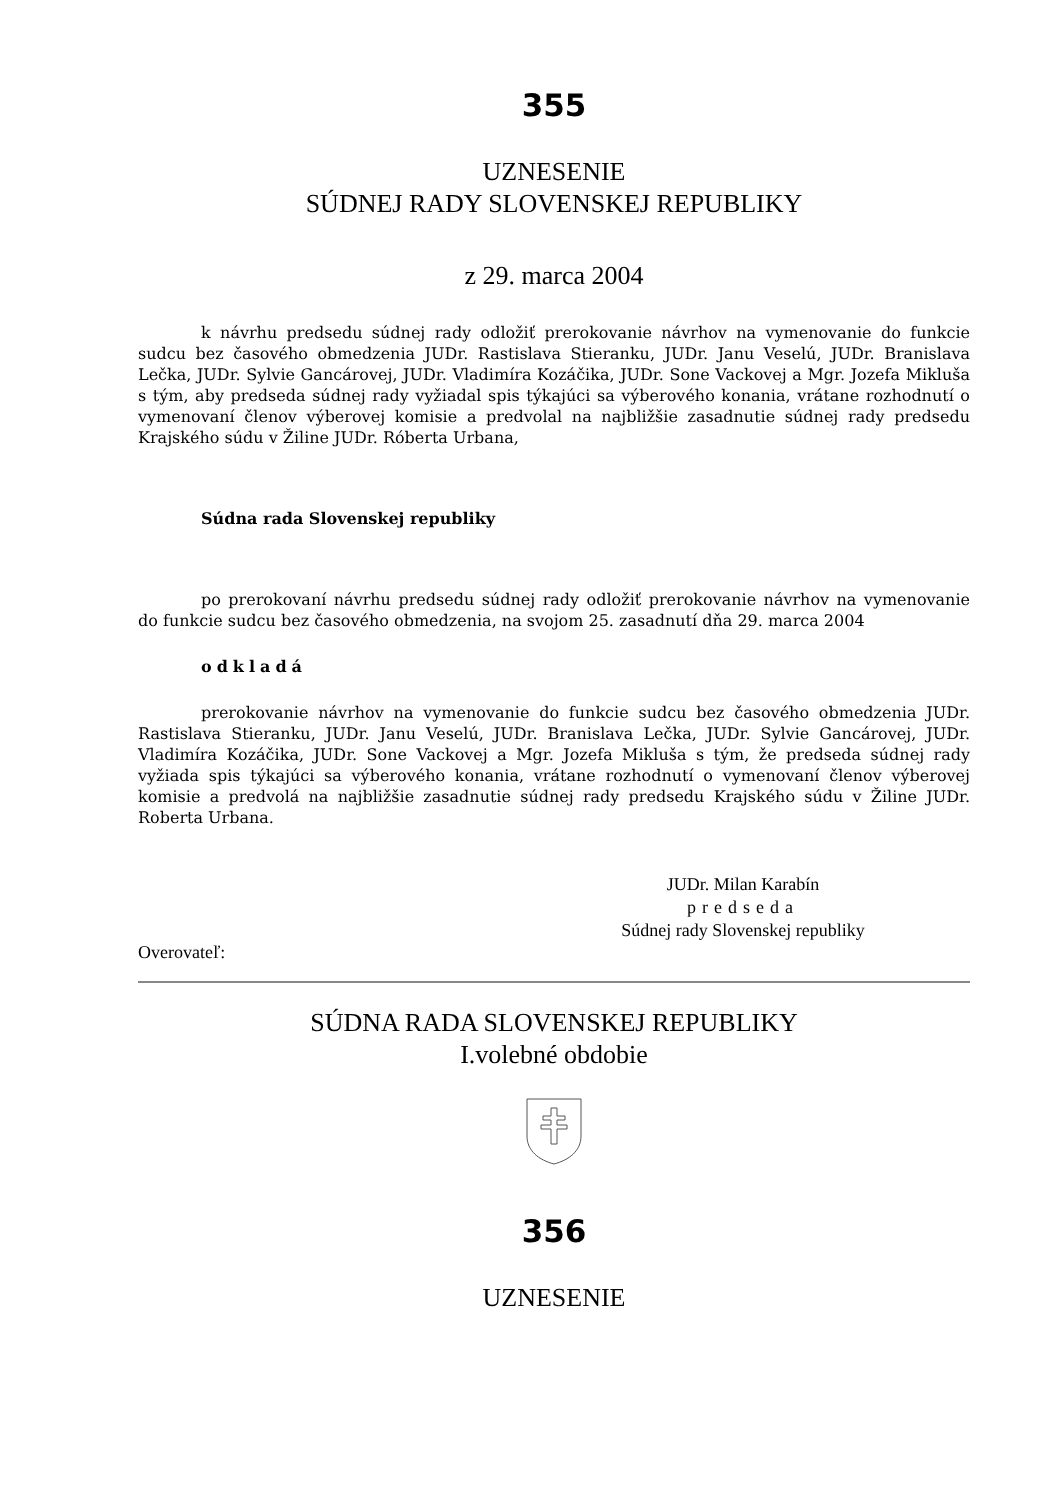355
UZNESENIE
SÚDNEJ RADY SLOVENSKEJ REPUBLIKY
z 29. marca 2004
k návrhu predsedu súdnej rady odložiť prerokovanie návrhov na vymenovanie do funkcie sudcu bez časového obmedzenia JUDr. Rastislava Stieranku, JUDr. Janu Veselú, JUDr. Branislava Lečka, JUDr. Sylvie Gancárovej, JUDr. Vladimíra Kozáčika, JUDr. Sone Vackovej a Mgr. Jozefa Mikluša s tým, aby predseda súdnej rady vyžiadal spis týkajúci sa výberového konania, vrátane rozhodnutí o vymenovaní členov výberovej komisie a predvolal na najbližšie zasadnutie súdnej rady predsedu Krajského súdu v Žiline JUDr. Róberta Urbana,
Súdna rada Slovenskej republiky
po prerokovaní návrhu predsedu súdnej rady odložiť prerokovanie návrhov na vymenovanie do funkcie sudcu bez časového obmedzenia, na svojom 25. zasadnutí dňa 29. marca 2004
odkladá
prerokovanie návrhov na vymenovanie do funkcie sudcu bez časového obmedzenia JUDr. Rastislava Stieranku, JUDr. Janu Veselú, JUDr. Branislava Lečka, JUDr. Sylvie Gancárovej, JUDr. Vladimíra Kozáčika, JUDr. Sone Vackovej a Mgr. Jozefa Mikluša s tým, že predseda súdnej rady vyžiada spis týkajúci sa výberového konania, vrátane rozhodnutí o vymenovaní členov výberovej komisie a predvolá na najbližšie zasadnutie súdnej rady predsedu Krajského súdu v Žiline JUDr. Roberta Urbana.
JUDr. Milan Karabín
predseda
Súdnej rady Slovenskej republiky
Overovateľ:
SÚDNA RADA SLOVENSKEJ REPUBLIKY
I.volebné obdobie
356
UZNESENIE